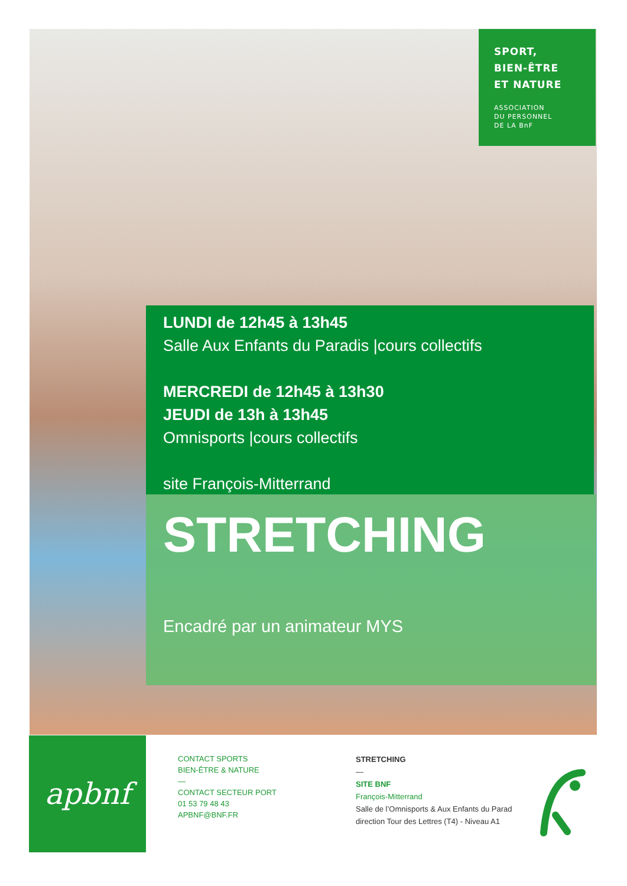SPORT,
BIEN-ÊTRE
ET NATURE
ASSOCIATION
DU PERSONNEL
DE LA BnF
LUNDI de 12h45 à 13h45
Salle Aux Enfants du Paradis |cours collectifs
MERCREDI de 12h45 à 13h30
JEUDI de 13h à 13h45
Omnisports |cours collectifs
site François-Mitterrand
STRETCHING
Encadré par un animateur MYS
apbnf
CONTACT SPORTS
BIEN-ÊTRE & NATURE
—
CONTACT SECTEUR PORT
01 53 79 48 43
APBNF@BNF.FR
STRETCHING
—
SITE BNF
François-Mitterrand
Salle de l’Omnisports & Aux Enfants du Parad
direction Tour des Lettres (T4) - Niveau A1